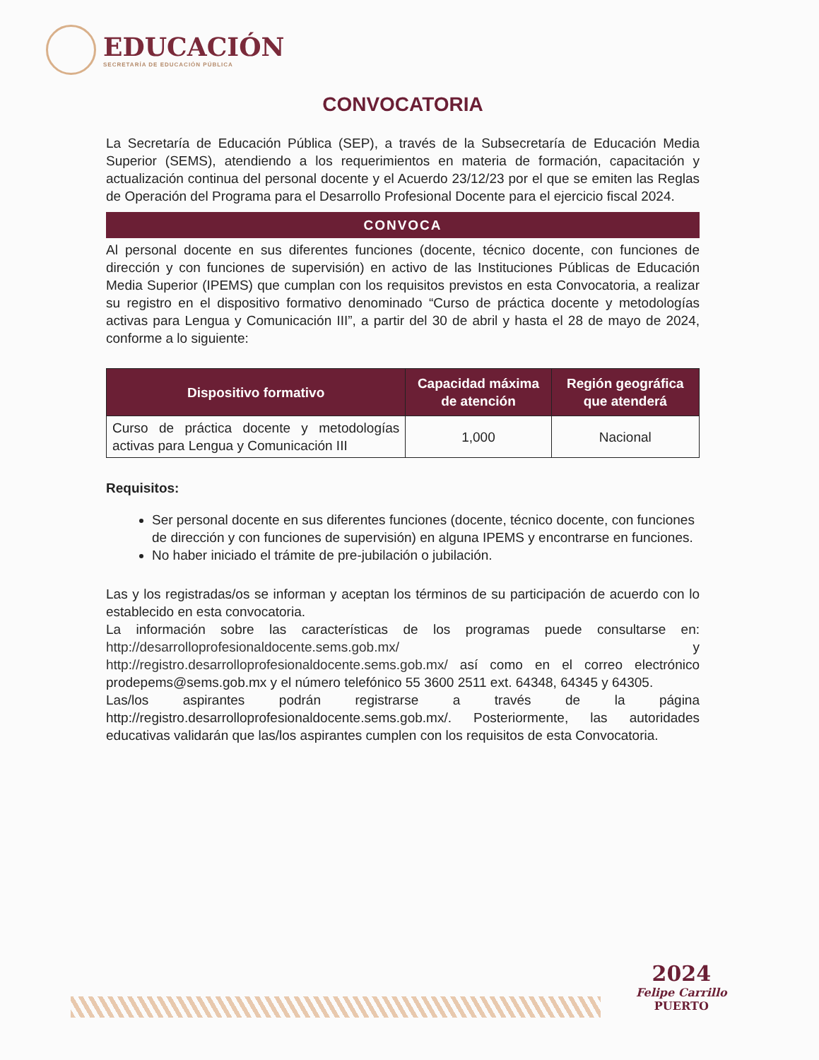EDUCACIÓN
SECRETARÍA DE EDUCACIÓN PÚBLICA
CONVOCATORIA
La Secretaría de Educación Pública (SEP), a través de la Subsecretaría de Educación Media Superior (SEMS), atendiendo a los requerimientos en materia de formación, capacitación y actualización continua del personal docente y el Acuerdo 23/12/23 por el que se emiten las Reglas de Operación del Programa para el Desarrollo Profesional Docente para el ejercicio fiscal 2024.
CONVOCA
Al personal docente en sus diferentes funciones (docente, técnico docente, con funciones de dirección y con funciones de supervisión) en activo de las Instituciones Públicas de Educación Media Superior (IPEMS) que cumplan con los requisitos previstos en esta Convocatoria, a realizar su registro en el dispositivo formativo denominado “Curso de práctica docente y metodologías activas para Lengua y Comunicación III”, a partir del 30 de abril y hasta el 28 de mayo de 2024, conforme a lo siguiente:
| Dispositivo formativo | Capacidad máxima de atención | Región geográfica que atenderá |
| --- | --- | --- |
| Curso de práctica docente y metodologías activas para Lengua y Comunicación III | 1,000 | Nacional |
Requisitos:
Ser personal docente en sus diferentes funciones (docente, técnico docente, con funciones de dirección y con funciones de supervisión) en alguna IPEMS y encontrarse en funciones.
No haber iniciado el trámite de pre-jubilación o jubilación.
Las y los registradas/os se informan y aceptan los términos de su participación de acuerdo con lo establecido en esta convocatoria.
La información sobre las características de los programas puede consultarse en: http://desarrolloprofesionaldocente.sems.gob.mx/ y http://registro.desarrolloprofesionaldocente.sems.gob.mx/ así como en el correo electrónico prodepems@sems.gob.mx y el número telefónico 55 3600 2511 ext. 64348, 64345 y 64305.
Las/los aspirantes podrán registrarse a través de la página http://registro.desarrolloprofesionaldocente.sems.gob.mx/. Posteriormente, las autoridades educativas validarán que las/los aspirantes cumplen con los requisitos de esta Convocatoria.
2024
Felipe Carrillo
PUERTO